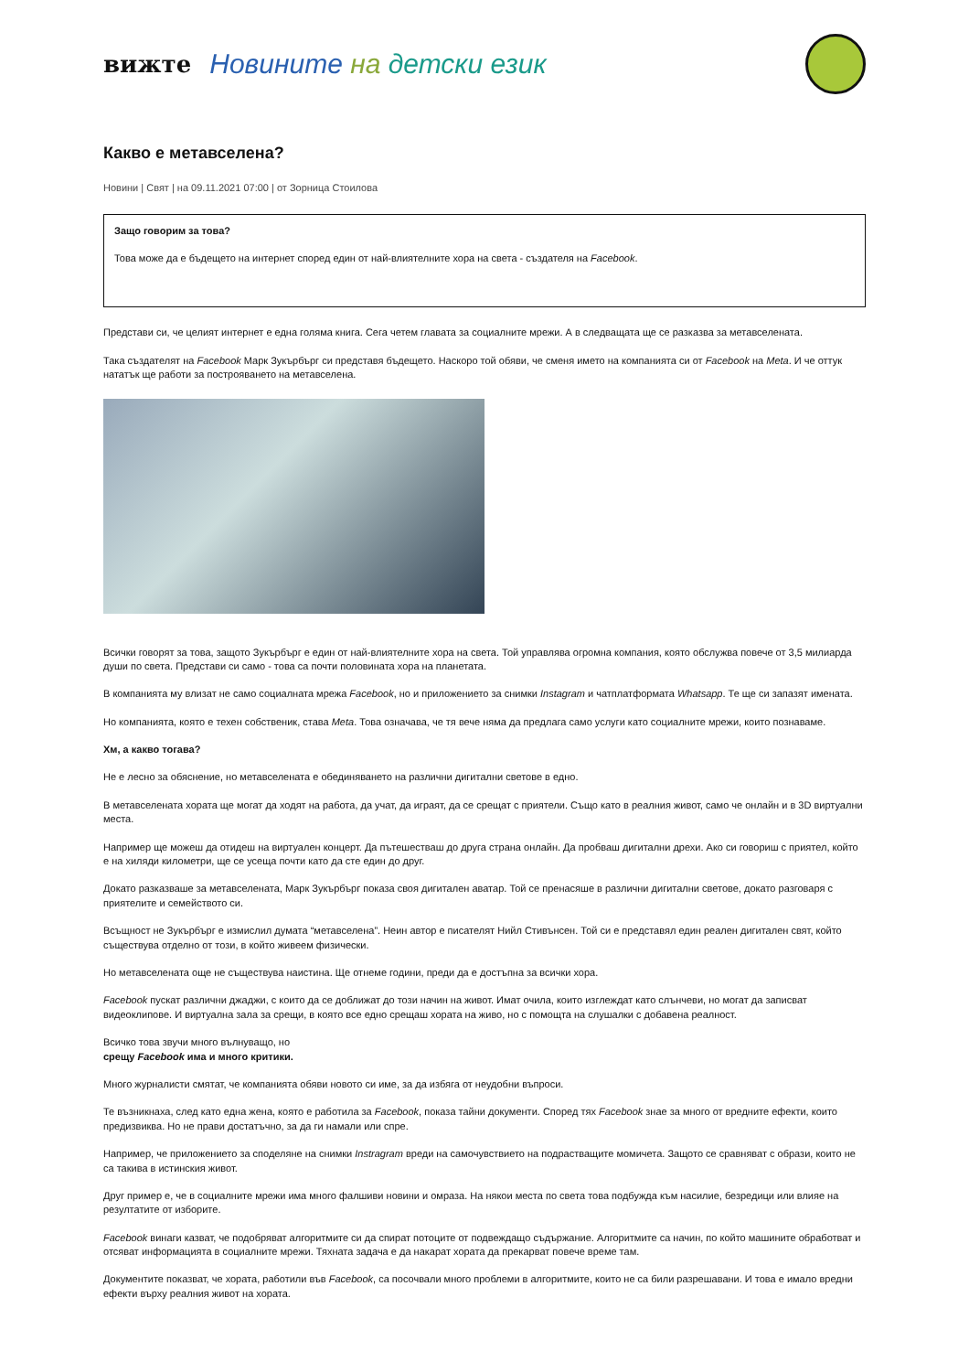вижте
Новините на детски език
Какво е метавселена?
Новини | Свят | на 09.11.2021 07:00 | от Зорница Стоилова
Защо говорим за това?
Това може да е бъдещето на интернет според един от най-влиятелните хора на света - създателя на Facebook.
Представи си, че целият интернет е една голяма книга. Сега четем главата за социалните мрежи. А в следващата ще се разказва за метавселената.
Така създателят на Facebook Марк Зукърбърг си представя бъдещето. Наскоро той обяви, че сменя името на компанията си от Facebook на Meta. И че оттук нататък ще работи за построяването на метавселена.
Всички говорят за това, защото Зукърбърг е един от най-влиятелните хора на света. Той управлява огромна компания, която обслужва повече от 3,5 милиарда души по света. Представи си само - това са почти половината хора на планетата.
В компанията му влизат не само социалната мрежа Facebook, но и приложението за снимки Instagram и чатплатформата Whatsapp. Те ще си запазят имената.
Но компанията, която е техен собственик, става Meta. Това означава, че тя вече няма да предлага само услуги като социалните мрежи, които познаваме.
Хм, а какво тогава?
Не е лесно за обяснение, но метавселената е обединяването на различни дигитални светове в едно.
В метавселената хората ще могат да ходят на работа, да учат, да играят, да се срещат с приятели. Също като в реалния живот, само че онлайн и в 3D виртуални места.
Например ще можеш да отидеш на виртуален концерт. Да пътешестваш до друга страна онлайн. Да пробваш дигитални дрехи. Ако си говориш с приятел, който е на хиляди километри, ще се усеща почти като да сте един до друг.
Докато разказваше за метавселената, Марк Зукърбърг показа своя дигитален аватар. Той се пренасяше в различни дигитални светове, докато разговаря с приятелите и семейството си.
Всъщност не Зукърбърг е измислил думата “метавселена”. Неин автор е писателят Нийл Стивънсен. Той си е представял един реален дигитален свят, който съществува отделно от този, в който живеем физически.
Но метавселената още не съществува наистина. Ще отнеме години, преди да е достъпна за всички хора.
Facebook пускат различни джаджи, с които да се доближат до този начин на живот. Имат очила, които изглеждат като слънчеви, но могат да записват видеоклипове. И виртуална зала за срещи, в която все едно срещаш хората на живо, но с помощта на слушалки с добавена реалност.
Всичко това звучи много вълнуващо, но
срещу Facebook има и много критики.
Много журналисти смятат, че компанията обяви новото си име, за да избяга от неудобни въпроси.
Те възникнаха, след като една жена, която е работила за Facebook, показа тайни документи. Според тях Facebook знае за много от вредните ефекти, които предизвиква. Но не прави достатъчно, за да ги намали или спре.
Например, че приложението за споделяне на снимки Instragram вреди на самочувствието на подрастващите момичета. Защото се сравняват с образи, които не са такива в истинския живот.
Друг пример е, че в социалните мрежи има много фалшиви новини и омраза. На някои места по света това подбужда към насилие, безредици или влияе на резултатите от изборите.
Facebook винаги казват, че подобряват алгоритмите си да спират потоците от подвеждащо съдържание. Алгоритмите са начин, по който машините обработват и отсяват информацията в социалните мрежи. Тяхната задача е да накарат хората да прекарват повече време там.
Документите показват, че хората, работили във Facebook, са посочвали много проблеми в алгоритмите, които не са били разрешавани. И това е имало вредни ефекти върху реалния живот на хората.